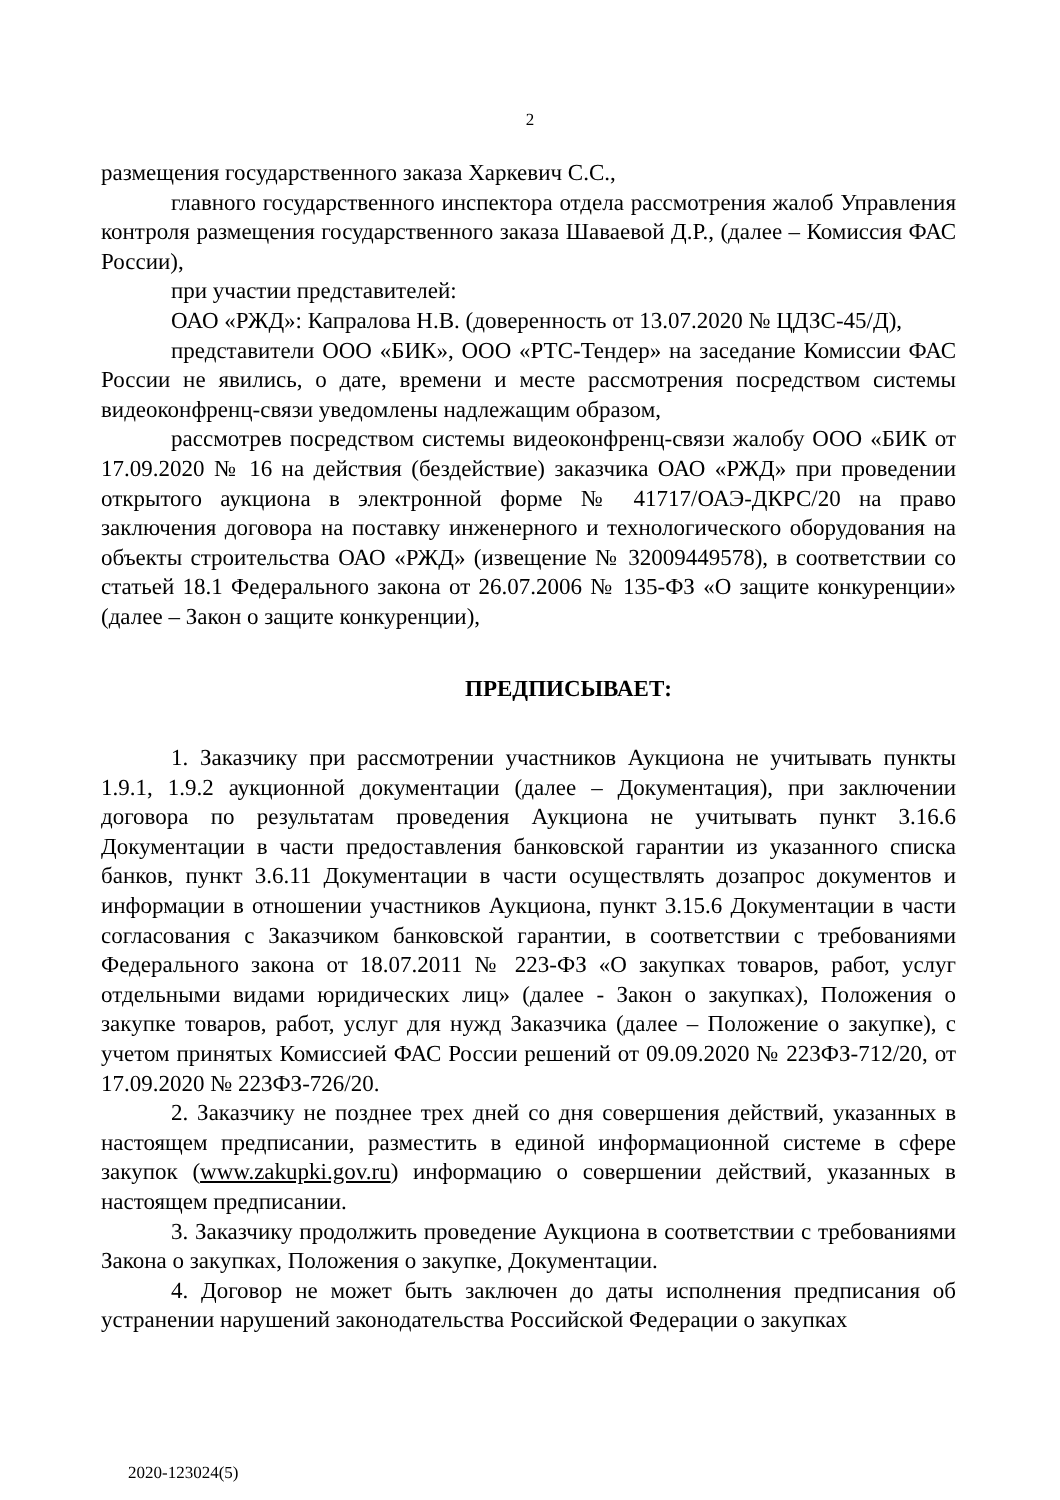2
размещения государственного заказа Харкевич С.С.,
главного государственного инспектора отдела рассмотрения жалоб Управления контроля размещения государственного заказа Шаваевой Д.Р., (далее – Комиссия ФАС России),
при участии представителей:
ОАО «РЖД»: Капралова Н.В. (доверенность от 13.07.2020 № ЦДЗС-45/Д),
представители ООО «БИК», ООО «РТС-Тендер» на заседание Комиссии ФАС России не явились, о дате, времени и месте рассмотрения посредством системы видеоконфренц-связи уведомлены надлежащим образом,
рассмотрев посредством системы видеоконфренц-связи жалобу ООО «БИК от 17.09.2020 № 16 на действия (бездействие) заказчика ОАО «РЖД» при проведении открытого аукциона в электронной форме № 41717/ОАЭ-ДКРС/20 на право заключения договора на поставку инженерного и технологического оборудования на объекты строительства ОАО «РЖД» (извещение № 32009449578), в соответствии со статьей 18.1 Федерального закона от 26.07.2006 № 135-ФЗ «О защите конкуренции» (далее – Закон о защите конкуренции),
ПРЕДПИСЫВАЕТ:
1. Заказчику при рассмотрении участников Аукциона не учитывать пункты 1.9.1, 1.9.2 аукционной документации (далее – Документация), при заключении договора по результатам проведения Аукциона не учитывать пункт 3.16.6 Документации в части предоставления банковской гарантии из указанного списка банков, пункт 3.6.11 Документации в части осуществлять дозапрос документов и информации в отношении участников Аукциона, пункт 3.15.6 Документации в части согласования с Заказчиком банковской гарантии, в соответствии с требованиями Федерального закона от 18.07.2011 № 223-ФЗ «О закупках товаров, работ, услуг отдельными видами юридических лиц» (далее - Закон о закупках), Положения о закупке товаров, работ, услуг для нужд Заказчика (далее – Положение о закупке), с учетом принятых Комиссией ФАС России решений от 09.09.2020 № 223ФЗ-712/20, от 17.09.2020 № 223ФЗ-726/20.
2. Заказчику не позднее трех дней со дня совершения действий, указанных в настоящем предписании, разместить в единой информационной системе в сфере закупок (www.zakupki.gov.ru) информацию о совершении действий, указанных в настоящем предписании.
3. Заказчику продолжить проведение Аукциона в соответствии с требованиями Закона о закупках, Положения о закупке, Документации.
4. Договор не может быть заключен до даты исполнения предписания об устранении нарушений законодательства Российской Федерации о закупках
2020-123024(5)